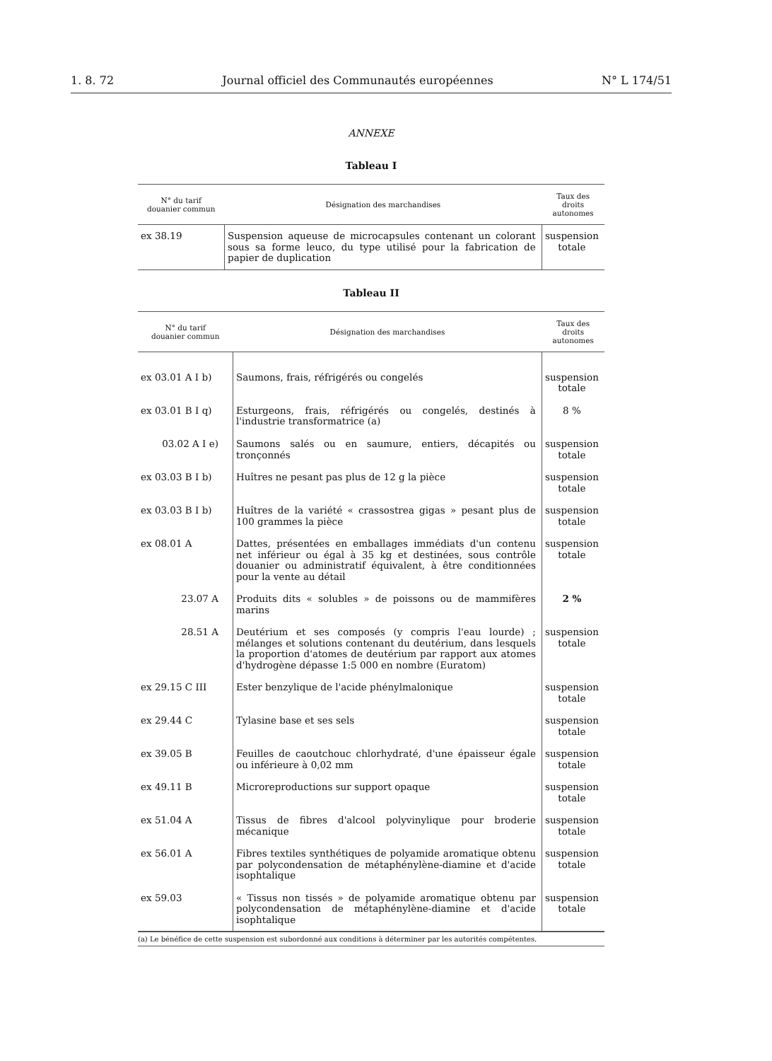1. 8. 72 Journal officiel des Communautés européennes N° L 174/51
ANNEXE
Tableau I
| N° du tarif douanier commun | Désignation des marchandises | Taux des droits autonomes |
| --- | --- | --- |
| ex 38.19 | Suspension aqueuse de microcapsules contenant un colorant sous sa forme leuco, du type utilisé pour la fabrication de papier de duplication | suspension totale |
Tableau II
| N° du tarif douanier commun | Désignation des marchandises | Taux des droits autonomes |
| --- | --- | --- |
| ex 03.01 A I b) | Saumons, frais, réfrigérés ou congelés | suspension totale |
| ex 03.01 B I q) | Esturgeons, frais, réfrigérés ou congelés, destinés à l'industrie transformatrice (a) | 8 % |
| 03.02 A I e) | Saumons salés ou en saumure, entiers, décapités ou tronçonnés | suspension totale |
| ex 03.03 B I b) | Huîtres ne pesant pas plus de 12 g la pièce | suspension totale |
| ex 03.03 B I b) | Huîtres de la variété « crassostrea gigas » pesant plus de 100 grammes la pièce | suspension totale |
| ex 08.01 A | Dattes, présentées en emballages immédiats d'un contenu net inférieur ou égal à 35 kg et destinées, sous contrôle douanier ou administratif équivalent, à être conditionnées pour la vente au détail | suspension totale |
| 23.07 A | Produits dits « solubles » de poissons ou de mammifères marins | 2 % |
| 28.51 A | Deutérium et ses composés (y compris l'eau lourde) ; mélanges et solutions contenant du deutérium, dans lesquels la proportion d'atomes de deutérium par rapport aux atomes d'hydrogène dépasse 1:5 000 en nombre (Euratom) | suspension totale |
| ex 29.15 C III | Ester benzylique de l'acide phénylmalonique | suspension totale |
| ex 29.44 C | Tylasine base et ses sels | suspension totale |
| ex 39.05 B | Feuilles de caoutchouc chlorhydraté, d'une épaisseur égale ou inférieure à 0,02 mm | suspension totale |
| ex 49.11 B | Microreproductions sur support opaque | suspension totale |
| ex 51.04 A | Tissus de fibres d'alcool polyvinylique pour broderie mécanique | suspension totale |
| ex 56.01 A | Fibres textiles synthétiques de polyamide aromatique obtenu par polycondensation de métaphénylène-diamine et d'acide isophtalique | suspension totale |
| ex 59.03 | « Tissus non tissés » de polyamide aromatique obtenu par polycondensation de métaphénylène-diamine et d'acide isophtalique | suspension totale |
(a) Le bénéfice de cette suspension est subordonné aux conditions à déterminer par les autorités compétentes.